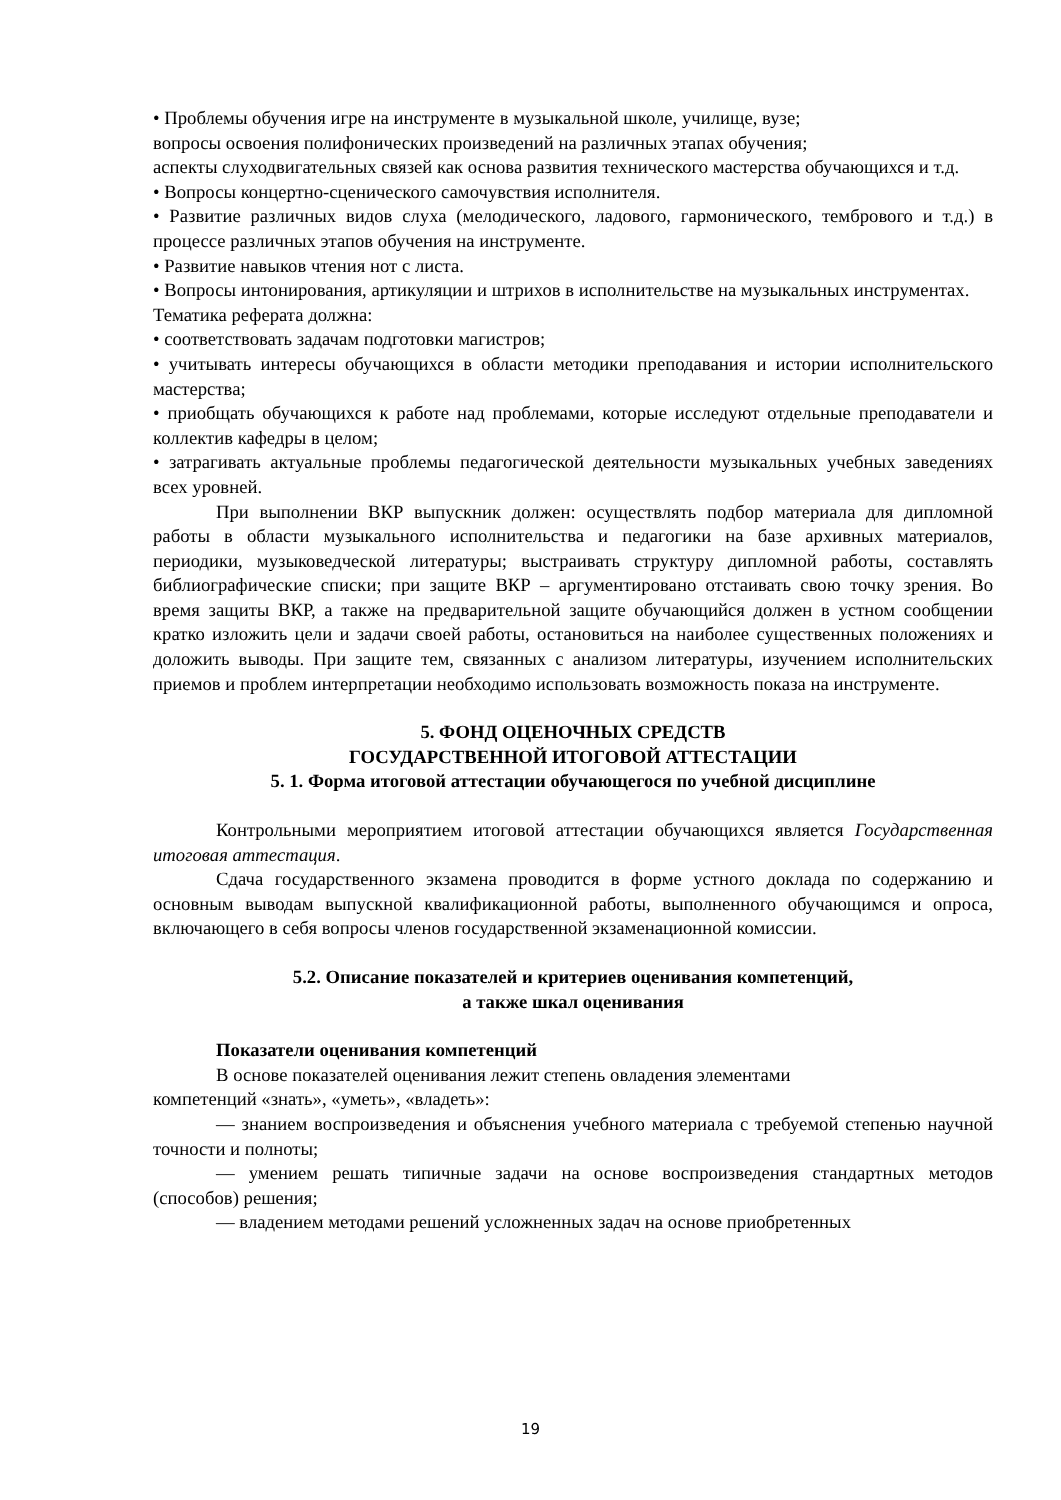• Проблемы обучения игре на инструменте в музыкальной школе, училище, вузе;
вопросы освоения полифонических произведений на различных этапах обучения;
аспекты слуходвигательных связей как основа развития технического мастерства обучающихся и т.д.
• Вопросы концертно-сценического самочувствия исполнителя.
• Развитие различных видов слуха (мелодического, ладового, гармонического, тембрового и т.д.) в процессе различных этапов обучения на инструменте.
• Развитие навыков чтения нот с листа.
• Вопросы интонирования, артикуляции и штрихов в исполнительстве на музыкальных инструментах.
Тематика реферата должна:
• соответствовать задачам подготовки магистров;
• учитывать интересы обучающихся в области методики преподавания и истории исполнительского мастерства;
• приобщать обучающихся к работе над проблемами, которые исследуют отдельные преподаватели и коллектив кафедры в целом;
• затрагивать актуальные проблемы педагогической деятельности музыкальных учебных заведениях всех уровней.
При выполнении ВКР выпускник должен: осуществлять подбор материала для дипломной работы в области музыкального исполнительства и педагогики на базе архивных материалов, периодики, музыковедческой литературы; выстраивать структуру дипломной работы, составлять библиографические списки; при защите ВКР – аргументировано отстаивать свою точку зрения. Во время защиты ВКР, а также на предварительной защите обучающийся должен в устном сообщении кратко изложить цели и задачи своей работы, остановиться на наиболее существенных положениях и доложить выводы. При защите тем, связанных с анализом литературы, изучением исполнительских приемов и проблем интерпретации необходимо использовать возможность показа на инструменте.
5. ФОНД ОЦЕНОЧНЫХ СРЕДСТВ
ГОСУДАРСТВЕННОЙ ИТОГОВОЙ АТТЕСТАЦИИ
5. 1. Форма итоговой аттестации обучающегося по учебной дисциплине
Контрольными мероприятием итоговой аттестации обучающихся является Государственная итоговая аттестация.
Сдача государственного экзамена проводится в форме устного доклада по содержанию и основным выводам выпускной квалификационной работы, выполненного обучающимся и опроса, включающего в себя вопросы членов государственной экзаменационной комиссии.
5.2. Описание показателей и критериев оценивания компетенций,
а также шкал оценивания
Показатели оценивания компетенций
В основе показателей оценивания лежит степень овладения элементами
компетенций «знать», «уметь», «владеть»:
— знанием воспроизведения и объяснения учебного материала с требуемой степенью научной точности и полноты;
— умением решать типичные задачи на основе воспроизведения стандартных методов (способов) решения;
— владением методами решений усложненных задач на основе приобретенных
19